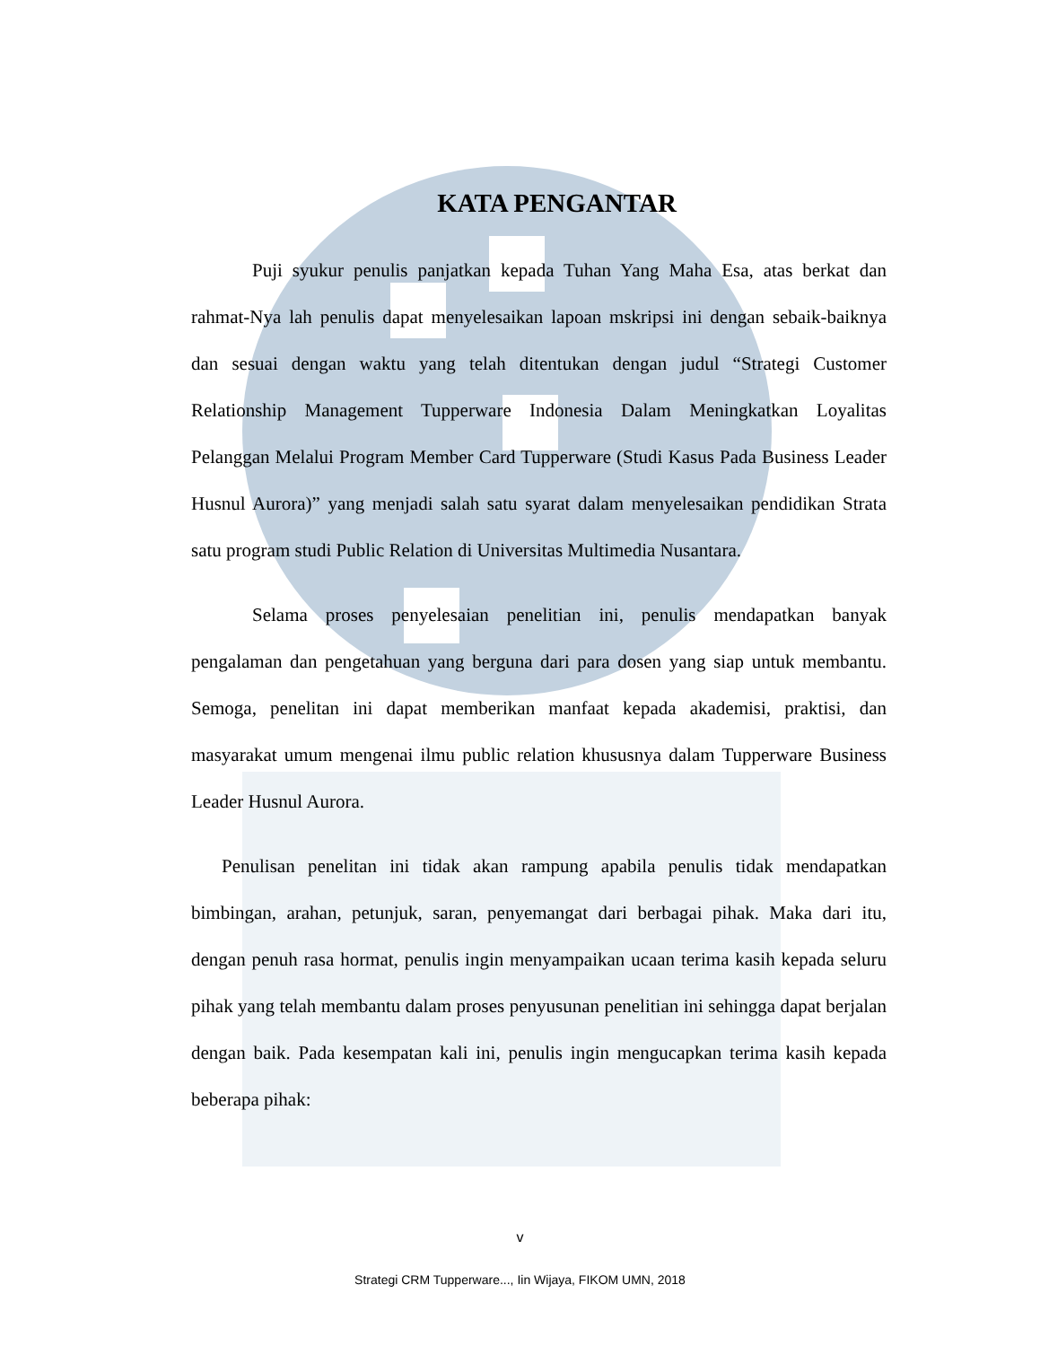KATA PENGANTAR
Puji syukur penulis panjatkan kepada Tuhan Yang Maha Esa, atas berkat dan rahmat-Nya lah penulis dapat menyelesaikan lapoan mskripsi ini dengan sebaik-baiknya dan sesuai dengan waktu yang telah ditentukan dengan judul “Strategi Customer Relationship Management Tupperware Indonesia Dalam Meningkatkan Loyalitas Pelanggan Melalui Program Member Card Tupperware (Studi Kasus Pada Business Leader Husnul Aurora)” yang menjadi salah satu syarat dalam menyelesaikan pendidikan Strata satu program studi Public Relation di Universitas Multimedia Nusantara.
Selama proses penyelesaian penelitian ini, penulis mendapatkan banyak pengalaman dan pengetahuan yang berguna dari para dosen yang siap untuk membantu. Semoga, penelitan ini dapat memberikan manfaat kepada akademisi, praktisi, dan masyarakat umum mengenai ilmu public relation khususnya dalam Tupperware Business Leader Husnul Aurora.
Penulisan penelitan ini tidak akan rampung apabila penulis tidak mendapatkan bimbingan, arahan, petunjuk, saran, penyemangat dari berbagai pihak. Maka dari itu, dengan penuh rasa hormat, penulis ingin menyampaikan ucaan terima kasih kepada seluru pihak yang telah membantu dalam proses penyusunan penelitian ini sehingga dapat berjalan dengan baik. Pada kesempatan kali ini, penulis ingin mengucapkan terima kasih kepada beberapa pihak:
v
Strategi CRM Tupperware..., Iin Wijaya, FIKOM UMN, 2018